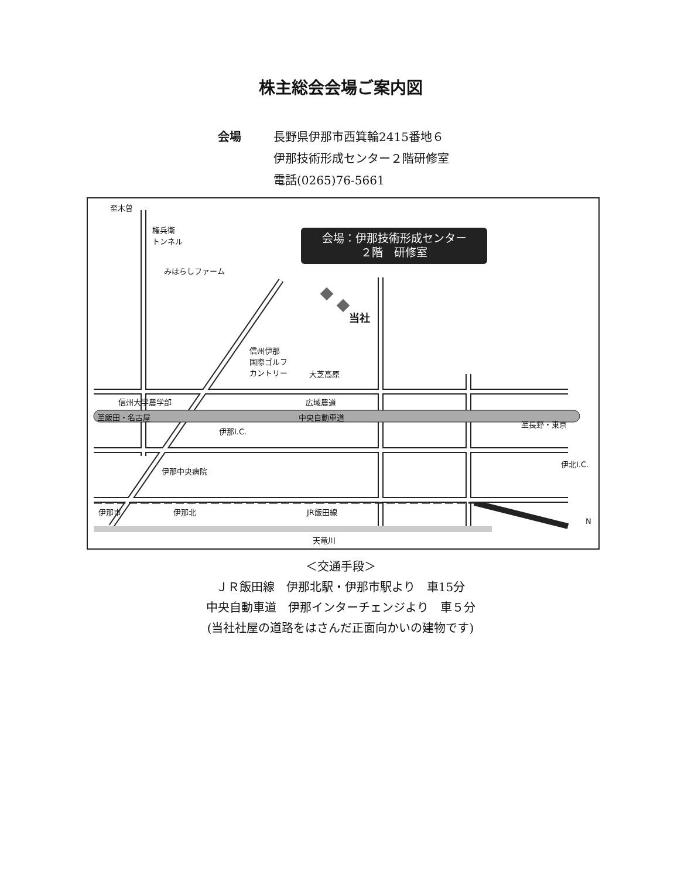株主総会会場ご案内図
会場 長野県伊那市西箕輪2415番地６
伊那技術形成センター２階研修室
電話(0265)76-5661
会場：伊那技術形成センター
２階　研修室
至木曽
権兵衛
トンネル
みはらしファーム
当社
信州伊那
国際ゴルフ
カントリー
大芝高原
信州大学農学部 広域農道
至飯田・名古屋 中央自動車道
至長野・東京
伊那I.C.
伊北I.C.
伊那中央病院
伊那市 伊那北 JR飯田線
天竜川
N
＜交通手段＞
ＪＲ飯田線　伊那北駅・伊那市駅より　車15分
中央自動車道　伊那インターチェンジより　車５分
(当社社屋の道路をはさんだ正面向かいの建物です)